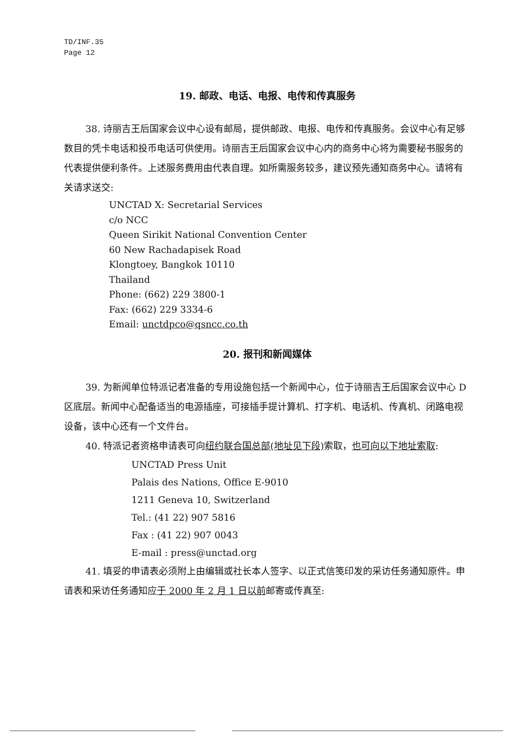TD/INF.35
Page 12
19. 邮政、电话、电报、电传和传真服务
38. 诗丽吉王后国家会议中心设有邮局，提供邮政、电报、电传和传真服务。会议中心有足够数目的凭卡电话和投币电话可供使用。诗丽吉王后国家会议中心内的商务中心将为需要秘书服务的代表提供便利条件。上述服务费用由代表自理。如所需服务较多，建议预先通知商务中心。请将有关请求送交:
UNCTAD X: Secretarial Services
c/o NCC
Queen Sirikit National Convention Center
60 New Rachadapisek Road
Klongtoey, Bangkok 10110
Thailand
Phone: (662) 229 3800-1
Fax: (662) 229 3334-6
Email: unctdpco@qsncc.co.th
20. 报刊和新闻媒体
39. 为新闻单位特派记者准备的专用设施包括一个新闻中心，位于诗丽吉王后国家会议中心 D 区底层。新闻中心配备适当的电源插座，可接插手提计算机、打字机、电话机、传真机、闭路电视设备，该中心还有一个文件台。
40. 特派记者资格申请表可向纽约联合国总部(地址见下段) 索取，也可向以下地址索取:
UNCTAD Press Unit
Palais des Nations, Office E-9010
1211 Geneva 10, Switzerland
Tel.: (41 22) 907 5816
Fax : (41 22) 907 0043
E-mail : press@unctad.org
41. 填妥的申请表必须附上由编辑或社长本人签字、以正式信笺印发的采访任务通知原件。申请表和采访任务通知应于 2000 年 2 月 1 日以前邮寄或传真至: